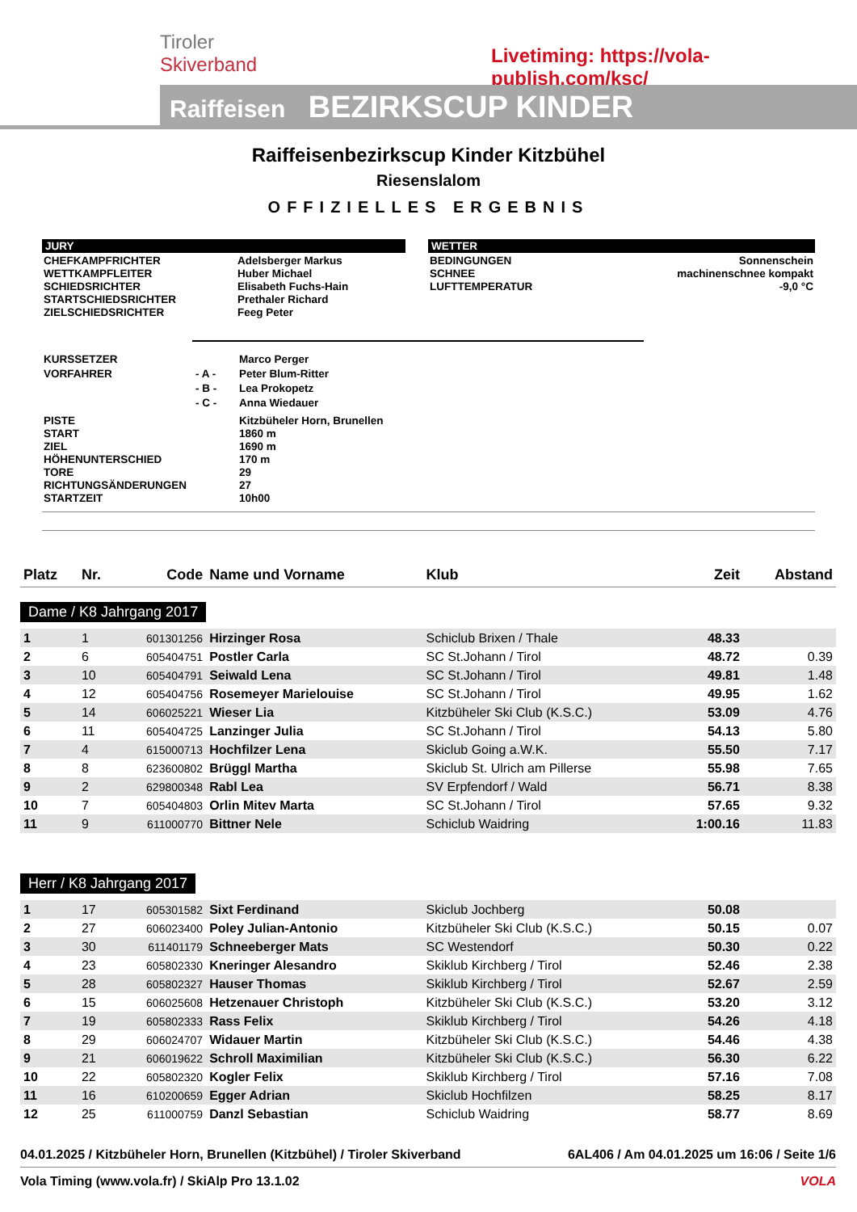Tiroler
Skiverband
Livetiming: https://vola-publish.com/ksc/
Raiffeisen BEZIRKSCUP KINDER
Raiffeisenbezirkscup Kinder Kitzbühel
Riesenslalom
OFFIZIELLES ERGEBNIS
JURY
| CHEFKAMPFRICHTER WETTKAMPFLEITER SCHIEDSRICHTER STARTSCHIEDSRICHTER ZIELSCHIEDSRICHTER | Adelsberger Markus Huber Michael Elisabeth Fuchs-Hain Prethaler Richard Feeg Peter |
WETTER
| BEDINGUNGEN SCHNEE LUFTTEMPERATUR | Sonnenschein machinenschnee kompakt -9,0 °C |
| KURSSETZER | | Marco Perger |
| VORFAHRER | - A - | Peter Blum-Ritter |
| | - B - | Lea Prokopetz |
| | - C - | Anna Wiedauer |
| PISTE START ZIEL HÖHENUNTERSCHIED TORE RICHTUNGSÄNDERUNGEN STARTZEIT | | Kitzbüheler Horn, Brunellen 1860 m 1690 m 170 m 29 27 10h00 |
| Platz | Nr. | Code | Name und Vorname | Klub | Zeit | Abstand |
| --- | --- | --- | --- | --- | --- | --- |
| Dame / K8 Jahrgang 2017 | | | | | | |
| 1 | 1 | 601301256 | Hirzinger Rosa | Schiclub Brixen / Thale | 48.33 | |
| 2 | 6 | 605404751 | Postler Carla | SC St.Johann / Tirol | 48.72 | 0.39 |
| 3 | 10 | 605404791 | Seiwald Lena | SC St.Johann / Tirol | 49.81 | 1.48 |
| 4 | 12 | 605404756 | Rosemeyer Marielouise | SC St.Johann / Tirol | 49.95 | 1.62 |
| 5 | 14 | 606025221 | Wieser Lia | Kitzbüheler Ski Club (K.S.C.) | 53.09 | 4.76 |
| 6 | 11 | 605404725 | Lanzinger Julia | SC St.Johann / Tirol | 54.13 | 5.80 |
| 7 | 4 | 615000713 | Hochfilzer Lena | Skiclub Going a.W.K. | 55.50 | 7.17 |
| 8 | 8 | 623600802 | Brüggl Martha | Skiclub St. Ulrich am Pillerse | 55.98 | 7.65 |
| 9 | 2 | 629800348 | Rabl Lea | SV Erpfendorf / Wald | 56.71 | 8.38 |
| 10 | 7 | 605404803 | Orlin Mitev Marta | SC St.Johann / Tirol | 57.65 | 9.32 |
| 11 | 9 | 611000770 | Bittner Nele | Schiclub Waidring | 1:00.16 | 11.83 |
| Herr / K8 Jahrgang 2017 | | | | | | |
| 1 | 17 | 605301582 | Sixt Ferdinand | Skiclub Jochberg | 50.08 | |
| 2 | 27 | 606023400 | Poley Julian-Antonio | Kitzbüheler Ski Club (K.S.C.) | 50.15 | 0.07 |
| 3 | 30 | 611401179 | Schneeberger Mats | SC Westendorf | 50.30 | 0.22 |
| 4 | 23 | 605802330 | Kneringer Alesandro | Skiklub Kirchberg / Tirol | 52.46 | 2.38 |
| 5 | 28 | 605802327 | Hauser Thomas | Skiklub Kirchberg / Tirol | 52.67 | 2.59 |
| 6 | 15 | 606025608 | Hetzenauer Christoph | Kitzbüheler Ski Club (K.S.C.) | 53.20 | 3.12 |
| 7 | 19 | 605802333 | Rass Felix | Skiklub Kirchberg / Tirol | 54.26 | 4.18 |
| 8 | 29 | 606024707 | Widauer Martin | Kitzbüheler Ski Club (K.S.C.) | 54.46 | 4.38 |
| 9 | 21 | 606019622 | Schroll Maximilian | Kitzbüheler Ski Club (K.S.C.) | 56.30 | 6.22 |
| 10 | 22 | 605802320 | Kogler Felix | Skiklub Kirchberg / Tirol | 57.16 | 7.08 |
| 11 | 16 | 610200659 | Egger Adrian | Skiclub Hochfilzen | 58.25 | 8.17 |
| 12 | 25 | 611000759 | Danzl Sebastian | Schiclub Waidring | 58.77 | 8.69 |
04.01.2025 / Kitzbüheler Horn, Brunellen (Kitzbühel) / Tiroler Skiverband 6AL406 / Am 04.01.2025 um 16:06 / Seite 1/6
Vola Timing (www.vola.fr) / SkiAlp Pro 13.1.02 VOLA